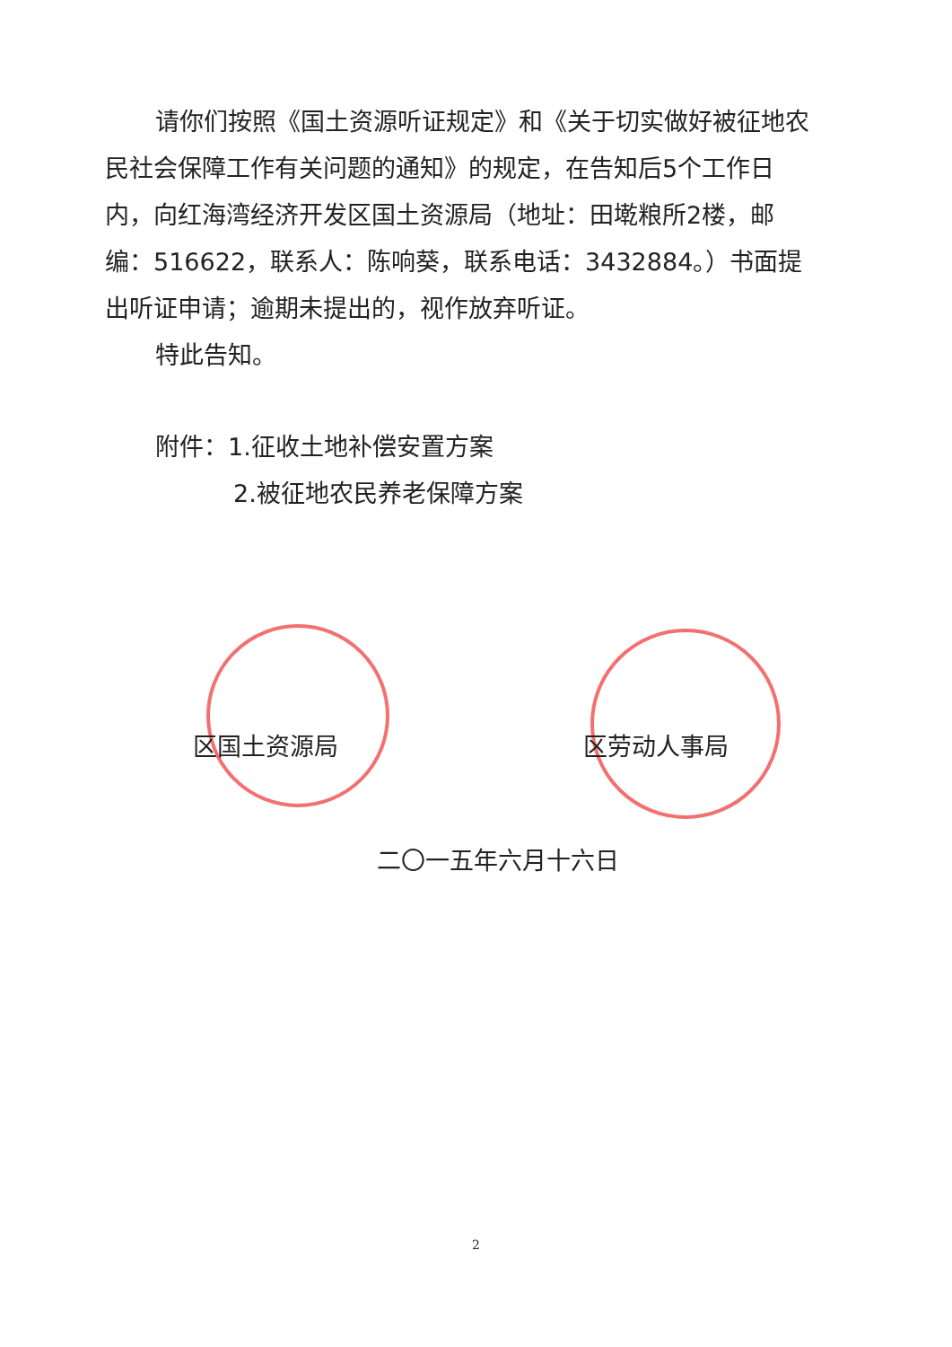请你们按照《国土资源听证规定》和《关于切实做好被征地农民社会保障工作有关问题的通知》的规定，在告知后5个工作日内，向红海湾经济开发区国土资源局（地址：田墘粮所2楼，邮编：516622，联系人：陈响葵，联系电话：3432884。）书面提出听证申请；逾期未提出的，视作放弃听证。
特此告知。
附件：1.征收土地补偿安置方案
2.被征地农民养老保障方案
区国土资源局 区劳动人事局
二〇一五年六月十六日
2